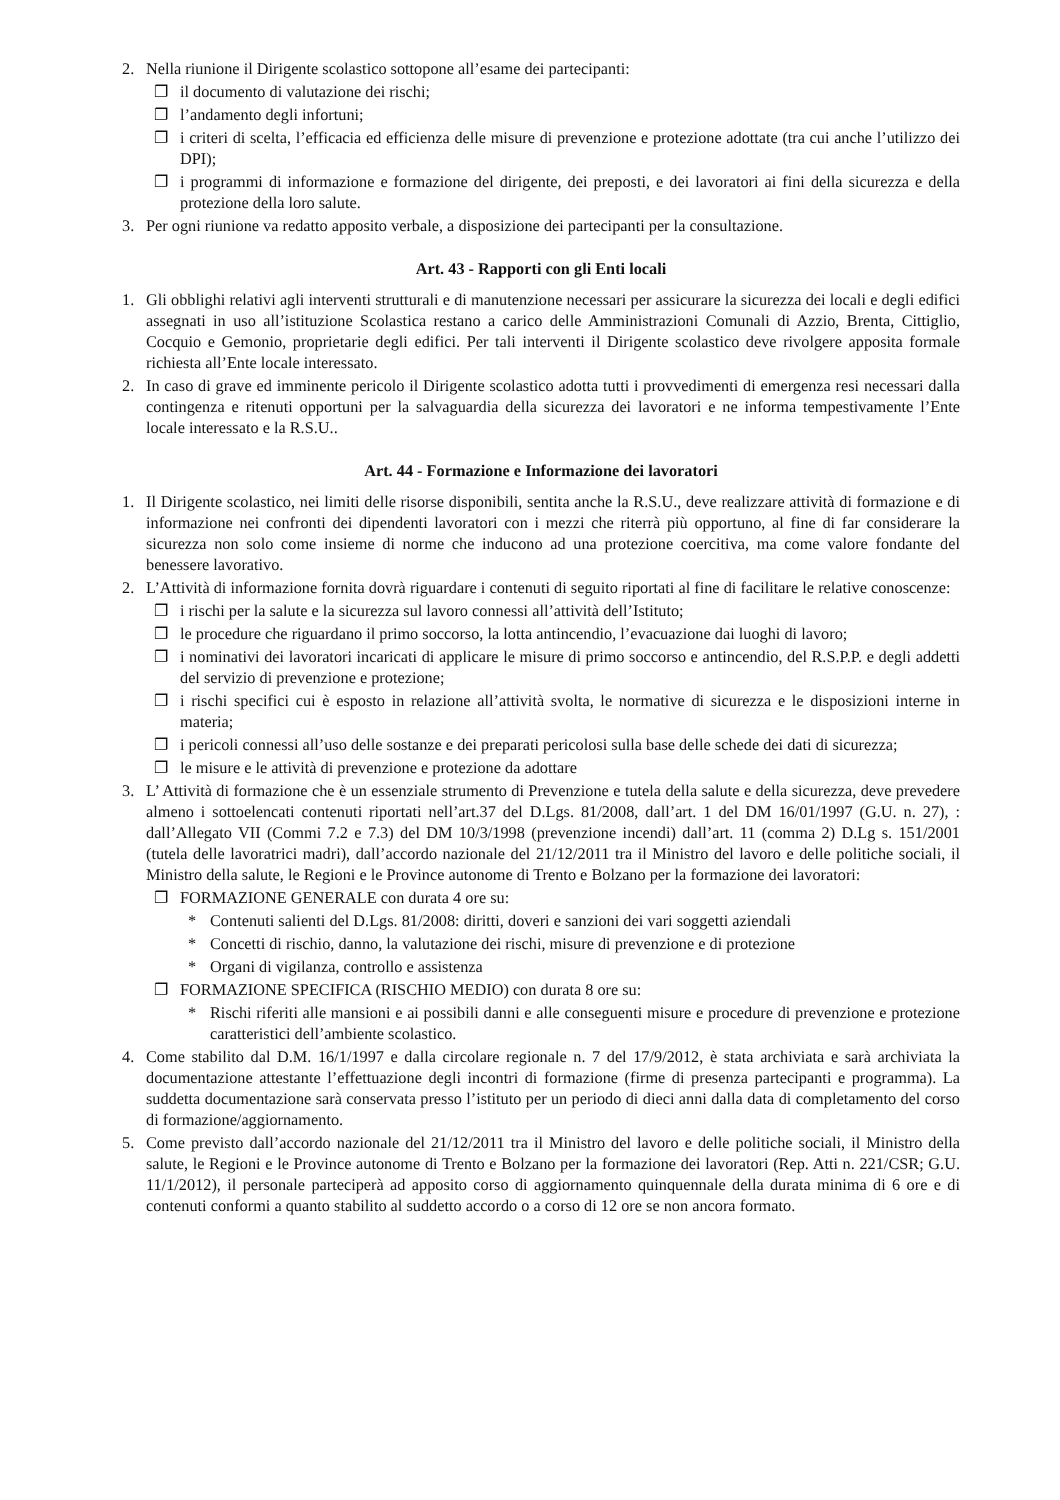2. Nella riunione il Dirigente scolastico sottopone all’esame dei partecipanti:
❐ il documento di valutazione dei rischi;
❐ l’andamento degli infortuni;
❐ i criteri di scelta, l’efficacia ed efficienza delle misure di prevenzione e protezione adottate (tra cui anche l’utilizzo dei DPI);
❐ i programmi di informazione e formazione del dirigente, dei preposti, e dei lavoratori ai fini della sicurezza e della protezione della loro salute.
3. Per ogni riunione va redatto apposito verbale, a disposizione dei partecipanti per la consultazione.
Art. 43 - Rapporti con gli Enti locali
1. Gli obblighi relativi agli interventi strutturali e di manutenzione necessari per assicurare la sicurezza dei locali e degli edifici assegnati in uso all’istituzione Scolastica restano a carico delle Amministrazioni Comunali di Azzio, Brenta, Cittiglio, Cocquio e Gemonio, proprietarie degli edifici. Per tali interventi il Dirigente scolastico deve rivolgere apposita formale richiesta all’Ente locale interessato.
2. In caso di grave ed imminente pericolo il Dirigente scolastico adotta tutti i provvedimenti di emergenza resi necessari dalla contingenza e ritenuti opportuni per la salvaguardia della sicurezza dei lavoratori e ne informa tempestivamente l’Ente locale interessato e la R.S.U..
Art. 44 - Formazione e Informazione dei lavoratori
1. Il Dirigente scolastico, nei limiti delle risorse disponibili, sentita anche la R.S.U., deve realizzare attività di formazione e di informazione nei confronti dei dipendenti lavoratori con i mezzi che riterrà più opportuno, al fine di far considerare la sicurezza non solo come insieme di norme che inducono ad una protezione coercitiva, ma come valore fondante del benessere lavorativo.
2. L’Attività di informazione fornita dovrà riguardare i contenuti di seguito riportati al fine di facilitare le relative conoscenze:
❐ i rischi per la salute e la sicurezza sul lavoro connessi all’attività dell’Istituto;
❐ le procedure che riguardano il primo soccorso, la lotta antincendio, l’evacuazione dai luoghi di lavoro;
❐ i nominativi dei lavoratori incaricati di applicare le misure di primo soccorso e antincendio, del R.S.P.P. e degli addetti del servizio di prevenzione e protezione;
❐ i rischi specifici cui è esposto in relazione all’attività svolta, le normative di sicurezza e le disposizioni interne in materia;
❐ i pericoli connessi all’uso delle sostanze e dei preparati pericolosi sulla base delle schede dei dati di sicurezza;
❐ le misure e le attività di prevenzione e protezione da adottare
3. L’ Attività di formazione che è un essenziale strumento di Prevenzione e tutela della salute e della sicurezza, deve prevedere almeno i sottoelencati contenuti riportati nell’art.37 del D.Lgs. 81/2008, dall’art. 1 del DM 16/01/1997 (G.U. n. 27), : dall’Allegato VII (Commi 7.2 e 7.3) del DM 10/3/1998 (prevenzione incendi) dall’art. 11 (comma 2) D.Lg s. 151/2001 (tutela delle lavoratrici madri), dall’accordo nazionale del 21/12/2011 tra il Ministro del lavoro e delle politiche sociali, il Ministro della salute, le Regioni e le Province autonome di Trento e Bolzano per la formazione dei lavoratori:
❐ FORMAZIONE GENERALE con durata 4 ore su:
* Contenuti salienti del D.Lgs. 81/2008: diritti, doveri e sanzioni dei vari soggetti aziendali
* Concetti di rischio, danno, la valutazione dei rischi, misure di prevenzione e di protezione
* Organi di vigilanza, controllo e assistenza
❐ FORMAZIONE SPECIFICA (RISCHIO MEDIO) con durata 8 ore su:
* Rischi riferiti alle mansioni e ai possibili danni e alle conseguenti misure e procedure di prevenzione e protezione caratteristici dell’ambiente scolastico.
4. Come stabilito dal D.M. 16/1/1997 e dalla circolare regionale n. 7 del 17/9/2012, è stata archiviata e sarà archiviata la documentazione attestante l’effettuazione degli incontri di formazione (firme di presenza partecipanti e programma). La suddetta documentazione sarà conservata presso l’istituto per un periodo di dieci anni dalla data di completamento del corso di formazione/aggiornamento.
5. Come previsto dall’accordo nazionale del 21/12/2011 tra il Ministro del lavoro e delle politiche sociali, il Ministro della salute, le Regioni e le Province autonome di Trento e Bolzano per la formazione dei lavoratori (Rep. Atti n. 221/CSR; G.U. 11/1/2012), il personale parteciperà ad apposito corso di aggiornamento quinquennale della durata minima di 6 ore e di contenuti conformi a quanto stabilito al suddetto accordo o a corso di 12 ore se non ancora formato.